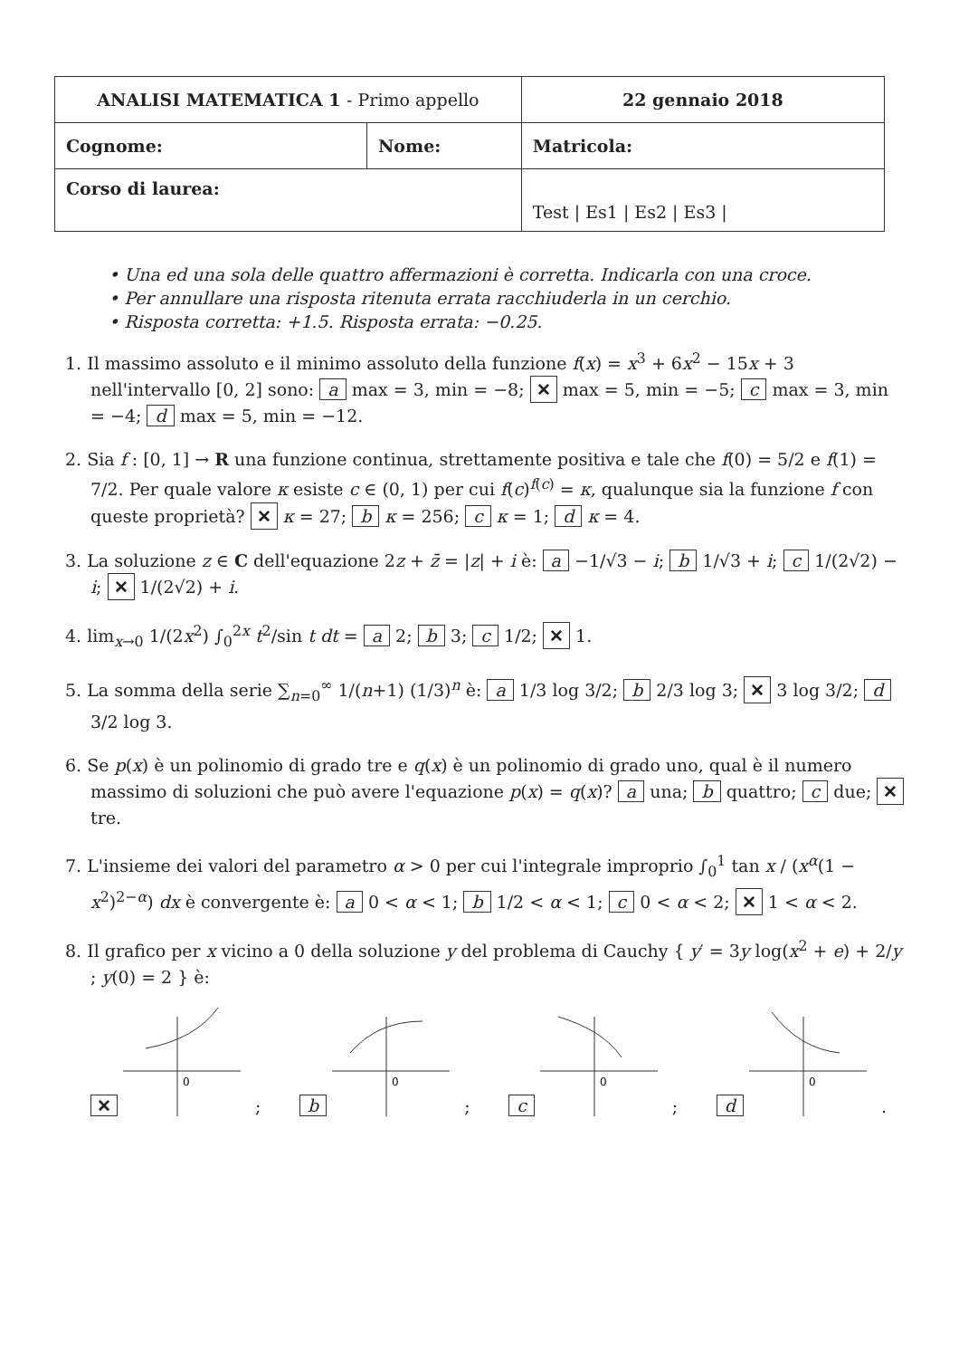| ANALISI MATEMATICA 1 - Primo appello | | 22 gennaio 2018 |
| Cognome: | Nome: | Matricola: |
| Corso di laurea: | | Test / Es1 / Es2 / Es3 / |
• Una ed una sola delle quattro affermazioni è corretta. Indicarla con una croce.
• Per annullare una risposta ritenuta errata racchiuderla in un cerchio.
• Risposta corretta: +1.5. Risposta errata: −0.25.
1. Il massimo assoluto e il minimo assoluto della funzione f(x) = x<sup>3</sup> + 6x<sup>2</sup> − 15x + 3 nell'intervallo [0, 2] sono: a max = 3, min = −8; ✕ max = 5, min = −5; c max = 3, min = −4; d max = 5, min = −12.
2. Sia f : [0, 1] → R una funzione continua, strettamente positiva e tale che f(0) = 5/2 e f(1) = 7/2. Per quale valore κ esiste c ∈ (0, 1) per cui f(c)<sup>f(c)</sup> = κ, qualunque sia la funzione f con queste proprietà? ✕ κ = 27; b κ = 256; c κ = 1; d κ = 4.
3. La soluzione z ∈ C dell'equazione 2z + z̄ = |z| + i è: a −1/√3 − i; b 1/√3 + i; c 1/(2√2) − i; ✕ 1/(2√2) + i.
4. lim<sub>x→0</sub> 1/(2x<sup>2</sup>) ∫<sub>0</sub><sup>2x</sup> t<sup>2</sup>/sin t dt = a 2; b 3; c 1/2; ✕ 1.
5. La somma della serie ∑<sub>n=0</sub><sup>∞</sup> 1/(n+1) (1/3)<sup>n</sup> è: a 1/3 log 3/2; b 2/3 log 3; ✕ 3 log 3/2; d 3/2 log 3.
6. Se p(x) è un polinomio di grado tre e q(x) è un polinomio di grado uno, qual è il numero massimo di soluzioni che può avere l'equazione p(x) = q(x)? a una; b quattro; c due; ✕ tre.
7. L'insieme dei valori del parametro α > 0 per cui l'integrale improprio ∫<sub>0</sub><sup>1</sup> tan x / (x<sup>α</sup>(1 − x<sup>2</sup>)<sup>2−α</sup>) dx è convergente è: a 0 < α < 1; b 1/2 < α < 1; c 0 < α < 2; ✕ 1 < α < 2.
8. Il grafico per x vicino a 0 della soluzione y del problema di Cauchy { y′ = 3y log(x<sup>2</sup> + e) + 2/y ; y(0) = 2 } è:
✕
0
;
b
0
;
c
0
;
d
0
.